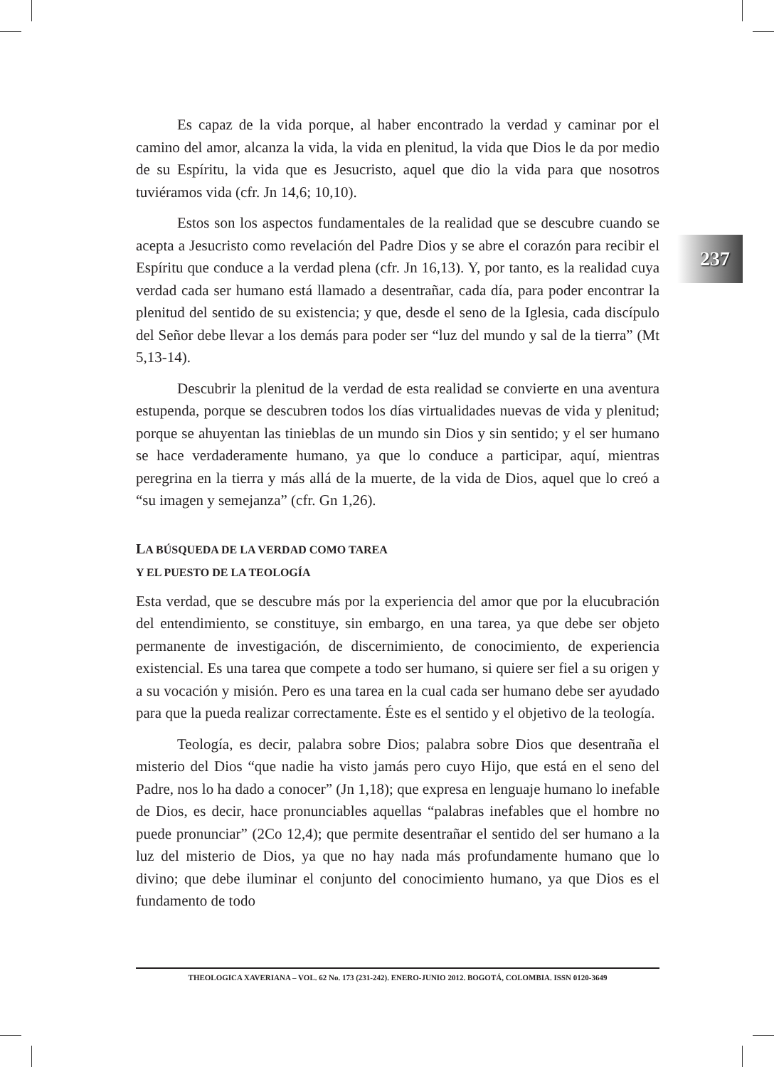237
Es capaz de la vida porque, al haber encontrado la verdad y caminar por el camino del amor, alcanza la vida, la vida en plenitud, la vida que Dios le da por medio de su Espíritu, la vida que es Jesucristo, aquel que dio la vida para que nosotros tuviéramos vida (cfr. Jn 14,6; 10,10).
Estos son los aspectos fundamentales de la realidad que se descubre cuando se acepta a Jesucristo como revelación del Padre Dios y se abre el corazón para recibir el Espíritu que conduce a la verdad plena (cfr. Jn 16,13). Y, por tanto, es la realidad cuya verdad cada ser humano está llamado a desentrañar, cada día, para poder encontrar la plenitud del sentido de su existencia; y que, desde el seno de la Iglesia, cada discípulo del Señor debe llevar a los demás para poder ser “luz del mundo y sal de la tierra” (Mt 5,13-14).
Descubrir la plenitud de la verdad de esta realidad se convierte en una aventura estupenda, porque se descubren todos los días virtualidades nuevas de vida y plenitud; porque se ahuyentan las tinieblas de un mundo sin Dios y sin sentido; y el ser humano se hace verdaderamente humano, ya que lo conduce a participar, aquí, mientras peregrina en la tierra y más allá de la muerte, de la vida de Dios, aquel que lo creó a “su imagen y semejanza” (cfr. Gn 1,26).
LA BÚSQUEDA DE LA VERDAD COMO TAREA
Y EL PUESTO DE LA TEOLOGÍA
Esta verdad, que se descubre más por la experiencia del amor que por la elucubración del entendimiento, se constituye, sin embargo, en una tarea, ya que debe ser objeto permanente de investigación, de discernimiento, de conocimiento, de experiencia existencial. Es una tarea que compete a todo ser humano, si quiere ser fiel a su origen y a su vocación y misión. Pero es una tarea en la cual cada ser humano debe ser ayudado para que la pueda realizar correctamente. Éste es el sentido y el objetivo de la teología.
Teología, es decir, palabra sobre Dios; palabra sobre Dios que desentraña el misterio del Dios “que nadie ha visto jamás pero cuyo Hijo, que está en el seno del Padre, nos lo ha dado a conocer” (Jn 1,18); que expresa en lenguaje humano lo inefable de Dios, es decir, hace pronunciables aquellas “palabras inefables que el hombre no puede pronunciar” (2Co 12,4); que permite desentrañar el sentido del ser humano a la luz del misterio de Dios, ya que no hay nada más profundamente humano que lo divino; que debe iluminar el conjunto del conocimiento humano, ya que Dios es el fundamento de todo
THEOLOGICA XAVERIANA – VOL. 62 No. 173 (231-242). ENERO-JUNIO 2012. BOGOTÁ, COLOMBIA. ISSN 0120-3649